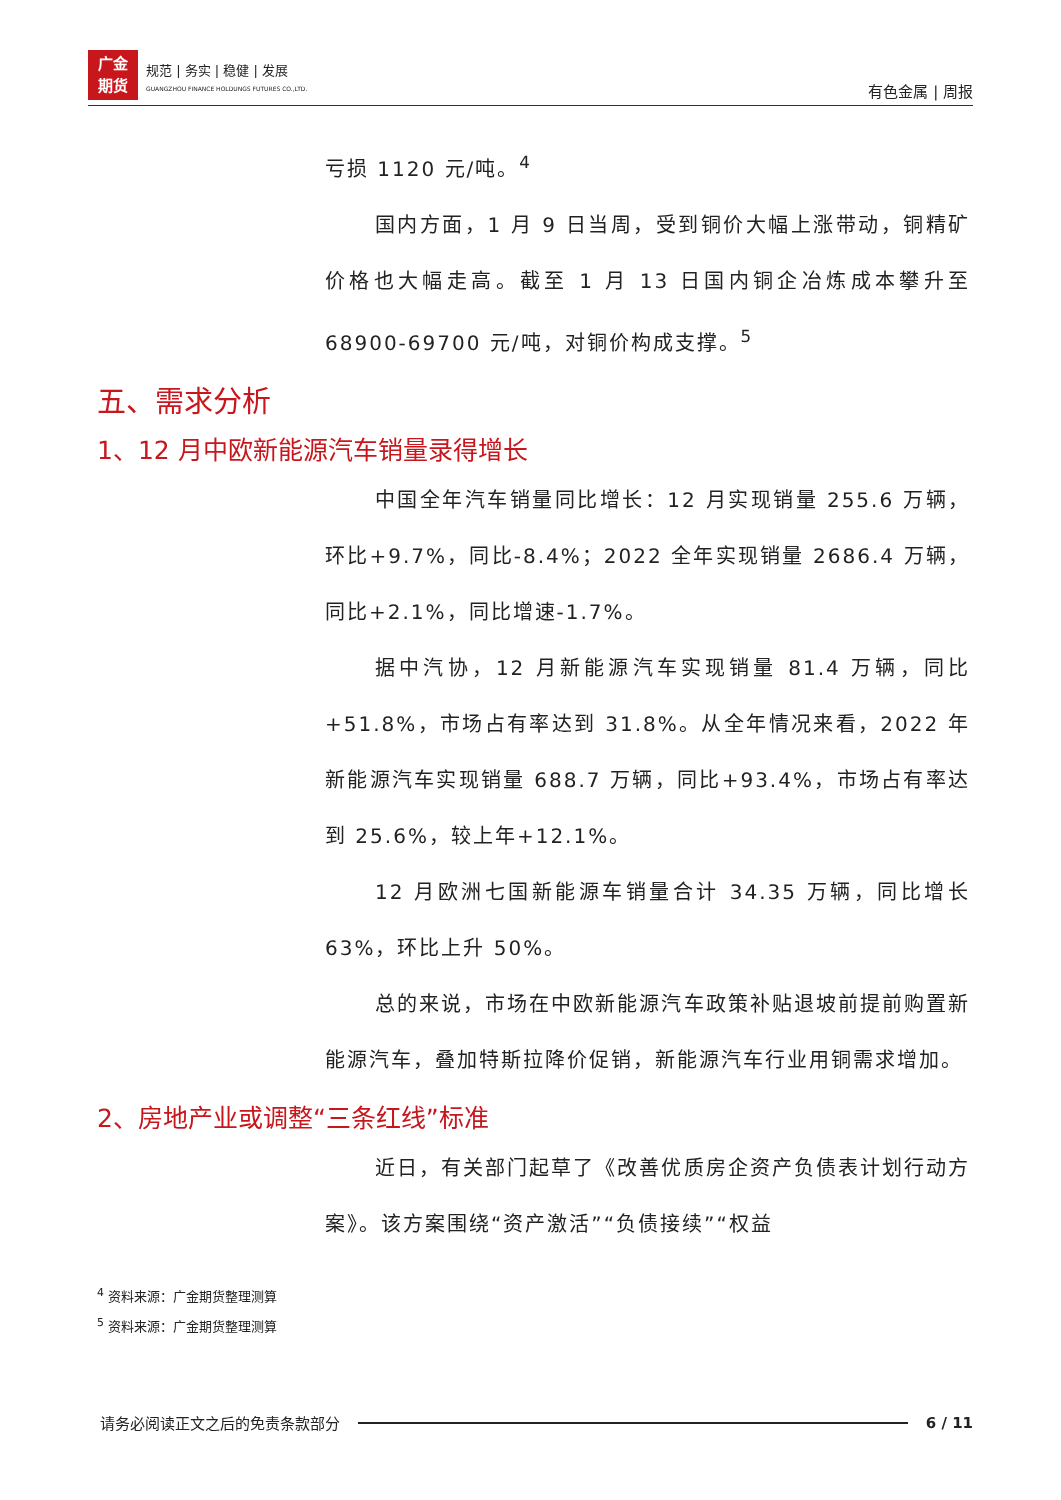广金
期货
规范 | 务实 | 稳健 | 发展
GUANGZHOU FINANCE HOLDUNGS FUTURES CO.,LTD.
有色金属 | 周报
亏损 1120 元/吨。<sup>4</sup>
国内方面，1 月 9 日当周，受到铜价大幅上涨带动，铜精矿价格也大幅走高。截至 1 月 13 日国内铜企冶炼成本攀升至 68900-69700 元/吨，对铜价构成支撑。<sup>5</sup>
五、需求分析
1、12 月中欧新能源汽车销量录得增长
中国全年汽车销量同比增长：12 月实现销量 255.6 万辆，环比+9.7%，同比-8.4%；2022 全年实现销量 2686.4 万辆，同比+2.1%，同比增速-1.7%。
据中汽协，12 月新能源汽车实现销量 81.4 万辆，同比+51.8%，市场占有率达到 31.8%。从全年情况来看，2022 年新能源汽车实现销量 688.7 万辆，同比+93.4%，市场占有率达到 25.6%，较上年+12.1%。
12 月欧洲七国新能源车销量合计 34.35 万辆，同比增长 63%，环比上升 50%。
总的来说，市场在中欧新能源汽车政策补贴退坡前提前购置新能源汽车，叠加特斯拉降价促销，新能源汽车行业用铜需求增加。
2、房地产业或调整“三条红线”标准
近日，有关部门起草了《改善优质房企资产负债表计划行动方案》。该方案围绕“资产激活”“负债接续”“权益
<sup>4</sup> 资料来源：广金期货整理测算
<sup>5</sup> 资料来源：广金期货整理测算
请务必阅读正文之后的免责条款部分 6 / 11